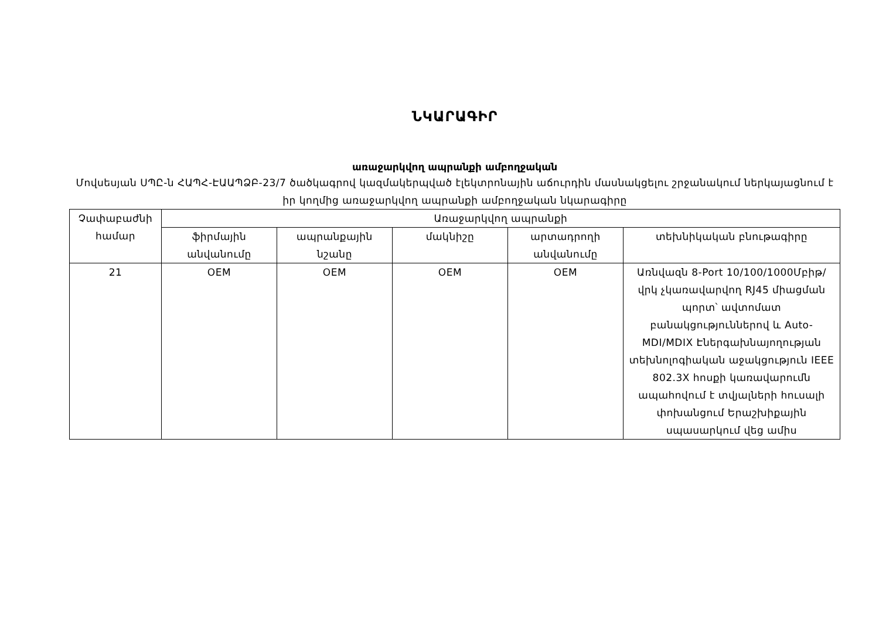ՆԿԱՐԱԳԻՐ
առաջարկվող ապրանքի ամբողջական
Մովսեսյան ՍՊԸ-ն ՀԱՊՀ-ԷԱԱՊՁԲ-23/7 ծածկագրով կազմակերպված էլեկտրոնային աճուրդին մասնակցելու շրջանակում ներկայացնում է իր կողմից առաջարկվող ապրանքի ամբողջական նկարագիրը
| Չափաբաժնի համար | Առաջարկվող ապրանքի | | | | |
| --- | --- | --- | --- | --- | --- |
| | ֆիրմային անվանումը | ապրանքային նշանը | մակնիշը | արտադրողի անվանումը | տեխնիկական բնութագիրը |
| 21 | OEM | OEM | OEM | OEM | Առնվազն 8-Port 10/100/1000Մբիթ/վրկ չկառավարվող RJ45 միացման պորտ՝ ավտոմատ բանակցություններով և Auto-MDI/MDIX Էներգախնայողության տեխնոլոգիական աջակցություն IEEE 802.3X հոսքի կառավարումն ապահովում է տվյալների հուսալի փոխանցում Երաշխիքային սպասարկում վեց ամիս |